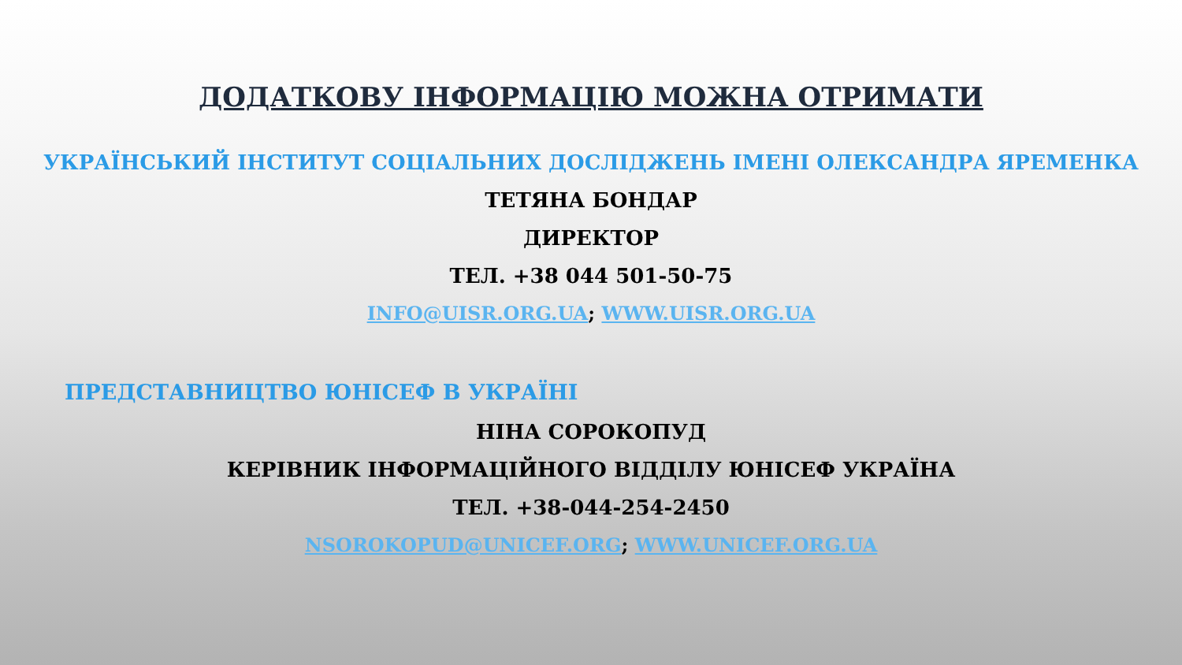ДОДАТКОВУ ІНФОРМАЦІЮ МОЖНА ОТРИМАТИ
УКРАЇНСЬКИЙ ІНСТИТУТ СОЦІАЛЬНИХ ДОСЛІДЖЕНЬ ІМЕНІ ОЛЕКСАНДРА ЯРЕМЕНКА
ТЕТЯНА БОНДАР
ДИРЕКТОР
ТЕЛ. +38 044 501-50-75
INFO@UISR.ORG.UA; WWW.UISR.ORG.UA
ПРЕДСТАВНИЦТВО ЮНІСЕФ В УКРАЇНІ
НІНА СОРОКОПУД
КЕРІВНИК ІНФОРМАЦІЙНОГО ВІДДІЛУ ЮНІСЕФ УКРАЇНА
ТЕЛ. +38-044-254-2450
NSOROKOPUD@UNICEF.ORG; WWW.UNICEF.ORG.UA